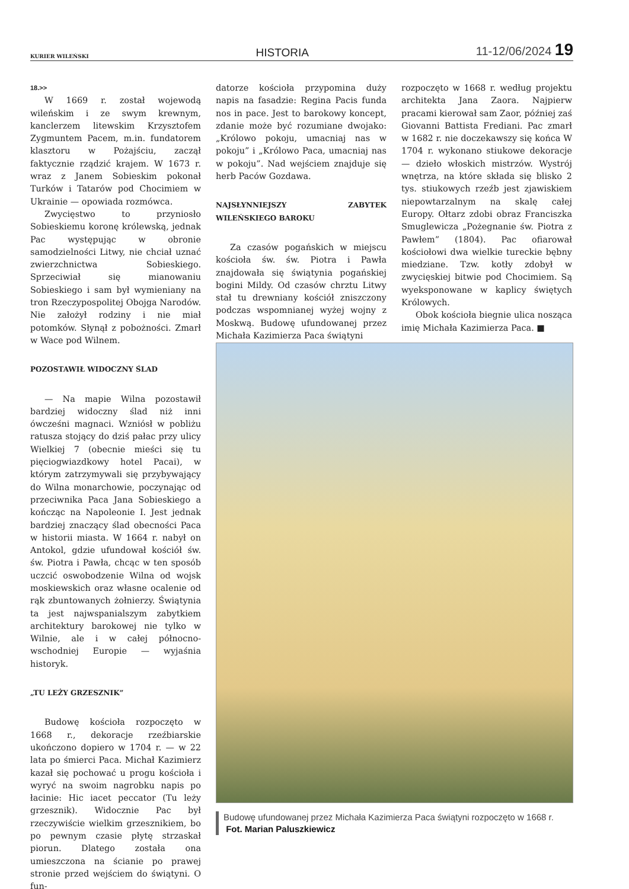KURIER WILEŃSKI HISTORIA 11-12/06/2024 19
18.>>
W 1669 r. został wojewodą wileńskim i ze swym krewnym, kanclerzem litewskim Krzysztofem Zygmuntem Pacem, m.in. fundatorem klasztoru w Pożajściu, zaczął faktycznie rządzić krajem. W 1673 r. wraz z Janem Sobieskim pokonał Turków i Tatarów pod Chocimiem w Ukrainie — opowiada rozmówca.
Zwycięstwo to przyniosło Sobieskiemu koronę królewską, jednak Pac występując w obronie samodzielności Litwy, nie chciał uznać zwierzchnictwa Sobieskiego. Sprzeciwiał się mianowaniu Sobieskiego i sam był wymieniany na tron Rzeczypospolitej Obojga Narodów. Nie założył rodziny i nie miał potomków. Słynął z pobożności. Zmarł w Wace pod Wilnem.
POZOSTAWIŁ WIDOCZNY ŚLAD
— Na mapie Wilna pozostawił bardziej widoczny ślad niż inni ówcześni magnaci. Wzniósł w pobliżu ratusza stojący do dziś pałac przy ulicy Wielkiej 7 (obecnie mieści się tu pięciogwiazdkowy hotel Pacai), w którym zatrzymywali się przybywający do Wilna monarchowie, poczynając od przeciwnika Paca Jana Sobieskiego a kończąc na Napoleonie I. Jest jednak bardziej znaczący ślad obecności Paca w historii miasta. W 1664 r. nabył on Antokol, gdzie ufundował kościół św. św. Piotra i Pawła, chcąc w ten sposób uczcić oswobodzenie Wilna od wojsk moskiewskich oraz własne ocalenie od rąk zbuntowanych żołnierzy. Świątynia ta jest najwspanialszym zabytkiem architektury barokowej nie tylko w Wilnie, ale i w całej północno-wschodniej Europie — wyjaśnia historyk.
„TU LEŻY GRZESZNIK”
Budowę kościoła rozpoczęto w 1668 r., dekoracje rzeźbiarskie ukończono dopiero w 1704 r. — w 22 lata po śmierci Paca. Michał Kazimierz kazał się pochować u progu kościoła i wyryć na swoim nagrobku napis po łacinie: Hic iacet peccator (Tu leży grzesznik). Widocznie Pac był rzeczywiście wielkim grzesznikiem, bo po pewnym czasie płytę strzaskał piorun. Dlatego została ona umieszczona na ścianie po prawej stronie przed wejściem do świątyni. O fun-
datorze kościoła przypomina duży napis na fasadzie: Regina Pacis funda nos in pace. Jest to barokowy koncept, zdanie może być rozumiane dwojako: „Królowo pokoju, umacniaj nas w pokoju” i „Królowo Paca, umacniaj nas w pokoju”. Nad wejściem znajduje się herb Paców Gozdawa.
NAJSŁYNNIEJSZY ZABYTEK WILEŃSKIEGO BAROKU
Za czasów pogańskich w miejscu kościoła św. św. Piotra i Pawła znajdowała się świątynia pogańskiej bogini Mildy. Od czasów chrztu Litwy stał tu drewniany kościół zniszczony podczas wspomnianej wyżej wojny z Moskwą. Budowę ufundowanej przez Michała Kazimierza Paca świątyni
rozpoczęto w 1668 r. według projektu architekta Jana Zaora. Najpierw pracami kierował sam Zaor, później zaś Giovanni Battista Frediani. Pac zmarł w 1682 r. nie doczekawszy się końca W 1704 r. wykonano stiukowe dekoracje — dzieło włoskich mistrzów. Wystrój wnętrza, na które składa się blisko 2 tys. stiukowych rzeźb jest zjawiskiem niepowtarzalnym na skalę całej Europy. Ołtarz zdobi obraz Franciszka Smuglewicza „Pożegnanie św. Piotra z Pawłem” (1804). Pac ofiarował kościołowi dwa wielkie tureckie bębny miedziane. Tzw. kotły zdobył w zwycięskiej bitwie pod Chocimiem. Są wyeksponowane w kaplicy świętych Królowych.
Obok kościoła biegnie ulica nosząca imię Michała Kazimierza Paca. ■
Budowę ufundowanej przez Michała Kazimierza Paca świątyni rozpoczęto w 1668 r. Fot. Marian Paluszkiewicz